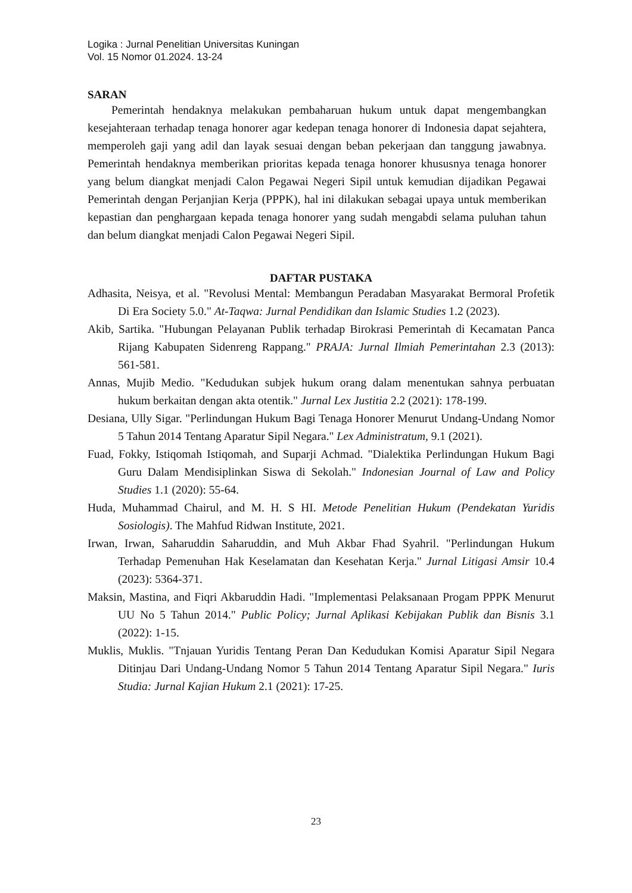Logika : Jurnal Penelitian Universitas Kuningan
Vol. 15 Nomor 01.2024. 13-24
SARAN
Pemerintah hendaknya melakukan pembaharuan hukum untuk dapat mengembangkan kesejahteraan terhadap tenaga honorer agar kedepan tenaga honorer di Indonesia dapat sejahtera, memperoleh gaji yang adil dan layak sesuai dengan beban pekerjaan dan tanggung jawabnya. Pemerintah hendaknya memberikan prioritas kepada tenaga honorer khususnya tenaga honorer yang belum diangkat menjadi Calon Pegawai Negeri Sipil untuk kemudian dijadikan Pegawai Pemerintah dengan Perjanjian Kerja (PPPK), hal ini dilakukan sebagai upaya untuk memberikan kepastian dan penghargaan kepada tenaga honorer yang sudah mengabdi selama puluhan tahun dan belum diangkat menjadi Calon Pegawai Negeri Sipil.
DAFTAR PUSTAKA
Adhasita, Neisya, et al. "Revolusi Mental: Membangun Peradaban Masyarakat Bermoral Profetik Di Era Society 5.0." At-Taqwa: Jurnal Pendidikan dan Islamic Studies 1.2 (2023).
Akib, Sartika. "Hubungan Pelayanan Publik terhadap Birokrasi Pemerintah di Kecamatan Panca Rijang Kabupaten Sidenreng Rappang." PRAJA: Jurnal Ilmiah Pemerintahan 2.3 (2013): 561-581.
Annas, Mujib Medio. "Kedudukan subjek hukum orang dalam menentukan sahnya perbuatan hukum berkaitan dengan akta otentik." Jurnal Lex Justitia 2.2 (2021): 178-199.
Desiana, Ully Sigar. "Perlindungan Hukum Bagi Tenaga Honorer Menurut Undang-Undang Nomor 5 Tahun 2014 Tentang Aparatur Sipil Negara." Lex Administratum, 9.1 (2021).
Fuad, Fokky, Istiqomah Istiqomah, and Suparji Achmad. "Dialektika Perlindungan Hukum Bagi Guru Dalam Mendisiplinkan Siswa di Sekolah." Indonesian Journal of Law and Policy Studies 1.1 (2020): 55-64.
Huda, Muhammad Chairul, and M. H. S HI. Metode Penelitian Hukum (Pendekatan Yuridis Sosiologis). The Mahfud Ridwan Institute, 2021.
Irwan, Irwan, Saharuddin Saharuddin, and Muh Akbar Fhad Syahril. "Perlindungan Hukum Terhadap Pemenuhan Hak Keselamatan dan Kesehatan Kerja." Jurnal Litigasi Amsir 10.4 (2023): 5364-371.
Maksin, Mastina, and Fiqri Akbaruddin Hadi. "Implementasi Pelaksanaan Progam PPPK Menurut UU No 5 Tahun 2014." Public Policy; Jurnal Aplikasi Kebijakan Publik dan Bisnis 3.1 (2022): 1-15.
Muklis, Muklis. "Tnjauan Yuridis Tentang Peran Dan Kedudukan Komisi Aparatur Sipil Negara Ditinjau Dari Undang-Undang Nomor 5 Tahun 2014 Tentang Aparatur Sipil Negara." Iuris Studia: Jurnal Kajian Hukum 2.1 (2021): 17-25.
23